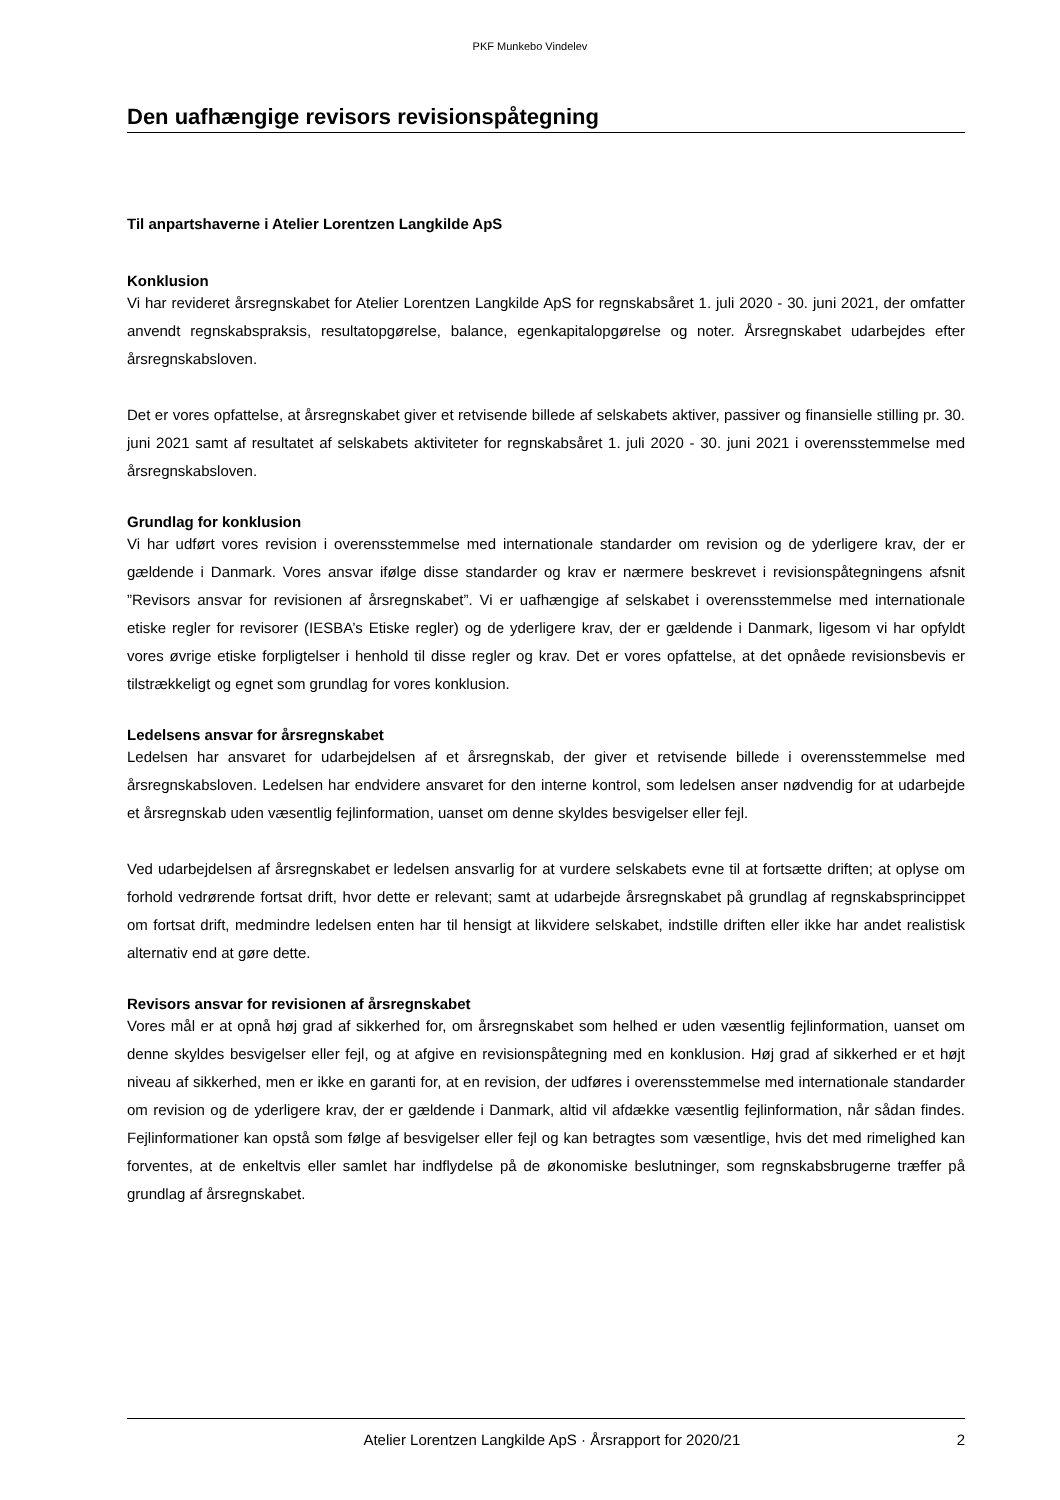PKF Munkebo Vindelev
Den uafhængige revisors revisionspåtegning
Til anpartshaverne i Atelier Lorentzen Langkilde ApS
Konklusion
Vi har revideret årsregnskabet for Atelier Lorentzen Langkilde ApS for regnskabsåret 1. juli 2020 - 30. juni 2021, der omfatter anvendt regnskabspraksis, resultatopgørelse, balance, egenkapitalopgørelse og noter. Årsregnskabet udarbejdes efter årsregnskabsloven.
Det er vores opfattelse, at årsregnskabet giver et retvisende billede af selskabets aktiver, passiver og finansielle stilling pr. 30. juni 2021 samt af resultatet af selskabets aktiviteter for regnskabsåret 1. juli 2020 - 30. juni 2021 i overensstemmelse med årsregnskabsloven.
Grundlag for konklusion
Vi har udført vores revision i overensstemmelse med internationale standarder om revision og de yderligere krav, der er gældende i Danmark. Vores ansvar ifølge disse standarder og krav er nærmere beskrevet i revisionspåtegningens afsnit ”Revisors ansvar for revisionen af årsregnskabet”. Vi er uafhængige af selskabet i overensstemmelse med internationale etiske regler for revisorer (IESBA’s Etiske regler) og de yderligere krav, der er gældende i Danmark, ligesom vi har opfyldt vores øvrige etiske forpligtelser i henhold til disse regler og krav. Det er vores opfattelse, at det opnåede revisionsbevis er tilstrækkeligt og egnet som grundlag for vores konklusion.
Ledelsens ansvar for årsregnskabet
Ledelsen har ansvaret for udarbejdelsen af et årsregnskab, der giver et retvisende billede i overensstemmelse med årsregnskabsloven. Ledelsen har endvidere ansvaret for den interne kontrol, som ledelsen anser nødvendig for at udarbejde et årsregnskab uden væsentlig fejlinformation, uanset om denne skyldes besvigelser eller fejl.
Ved udarbejdelsen af årsregnskabet er ledelsen ansvarlig for at vurdere selskabets evne til at fortsætte driften; at oplyse om forhold vedrørende fortsat drift, hvor dette er relevant; samt at udarbejde årsregnskabet på grundlag af regnskabsprincippet om fortsat drift, medmindre ledelsen enten har til hensigt at likvidere selskabet, indstille driften eller ikke har andet realistisk alternativ end at gøre dette.
Revisors ansvar for revisionen af årsregnskabet
Vores mål er at opnå høj grad af sikkerhed for, om årsregnskabet som helhed er uden væsentlig fejlinformation, uanset om denne skyldes besvigelser eller fejl, og at afgive en revisionspåtegning med en konklusion. Høj grad af sikkerhed er et højt niveau af sikkerhed, men er ikke en garanti for, at en revision, der udføres i overensstemmelse med internationale standarder om revision og de yderligere krav, der er gældende i Danmark, altid vil afdække væsentlig fejlinformation, når sådan findes. Fejlinformationer kan opstå som følge af besvigelser eller fejl og kan betragtes som væsentlige, hvis det med rimelighed kan forventes, at de enkeltvis eller samlet har indflydelse på de økonomiske beslutninger, som regnskabsbrugerne træffer på grundlag af årsregnskabet.
Atelier Lorentzen Langkilde ApS · Årsrapport for 2020/21 2